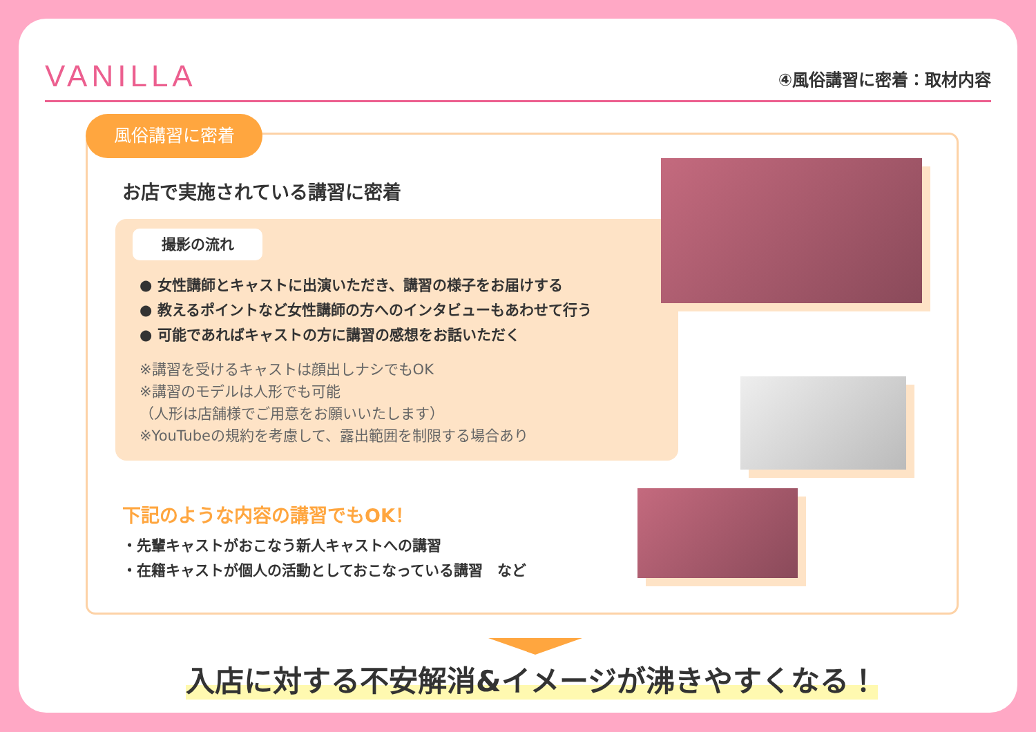VANILLA
④風俗講習に密着：取材内容
風俗講習に密着
お店で実施されている講習に密着
撮影の流れ
● 女性講師とキャストに出演いただき、講習の様子をお届けする
● 教えるポイントなど女性講師の方へのインタビューもあわせて行う
● 可能であればキャストの方に講習の感想をお話いただく
※講習を受けるキャストは顔出しナシでもOK
※講習のモデルは人形でも可能
（人形は店舗様でご用意をお願いいたします）
※YouTubeの規約を考慮して、露出範囲を制限する場合あり
下記のような内容の講習でもOK！
・先輩キャストがおこなう新人キャストへの講習
・在籍キャストが個人の活動としておこなっている講習　など
入店に対する不安解消&イメージが沸きやすくなる！